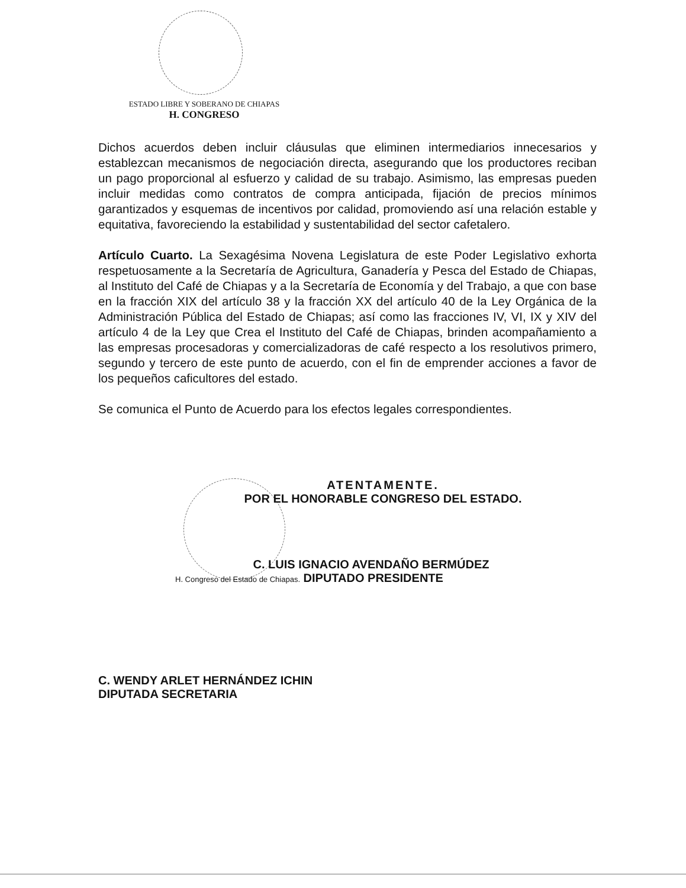ESTADO LIBRE Y SOBERANO DE CHIAPAS
H. CONGRESO
Dichos acuerdos deben incluir cláusulas que eliminen intermediarios innecesarios y establezcan mecanismos de negociación directa, asegurando que los productores reciban un pago proporcional al esfuerzo y calidad de su trabajo. Asimismo, las empresas pueden incluir medidas como contratos de compra anticipada, fijación de precios mínimos garantizados y esquemas de incentivos por calidad, promoviendo así una relación estable y equitativa, favoreciendo la estabilidad y sustentabilidad del sector cafetalero.
Artículo Cuarto. La Sexagésima Novena Legislatura de este Poder Legislativo exhorta respetuosamente a la Secretaría de Agricultura, Ganadería y Pesca del Estado de Chiapas, al Instituto del Café de Chiapas y a la Secretaría de Economía y del Trabajo, a que con base en la fracción XIX del artículo 38 y la fracción XX del artículo 40 de la Ley Orgánica de la Administración Pública del Estado de Chiapas; así como las fracciones IV, VI, IX y XIV del artículo 4 de la Ley que Crea el Instituto del Café de Chiapas, brinden acompañamiento a las empresas procesadoras y comercializadoras de café respecto a los resolutivos primero, segundo y tercero de este punto de acuerdo, con el fin de emprender acciones a favor de los pequeños caficultores del estado.
Se comunica el Punto de Acuerdo para los efectos legales correspondientes.
ATENTAMENTE.
POR EL HONORABLE CONGRESO DEL ESTADO.
C. LUIS IGNACIO AVENDAÑO BERMÚDEZ
H. Congreso del Estado de Chiapas. DIPUTADO PRESIDENTE
C. WENDY ARLET HERNÁNDEZ ICHIN
DIPUTADA SECRETARIA